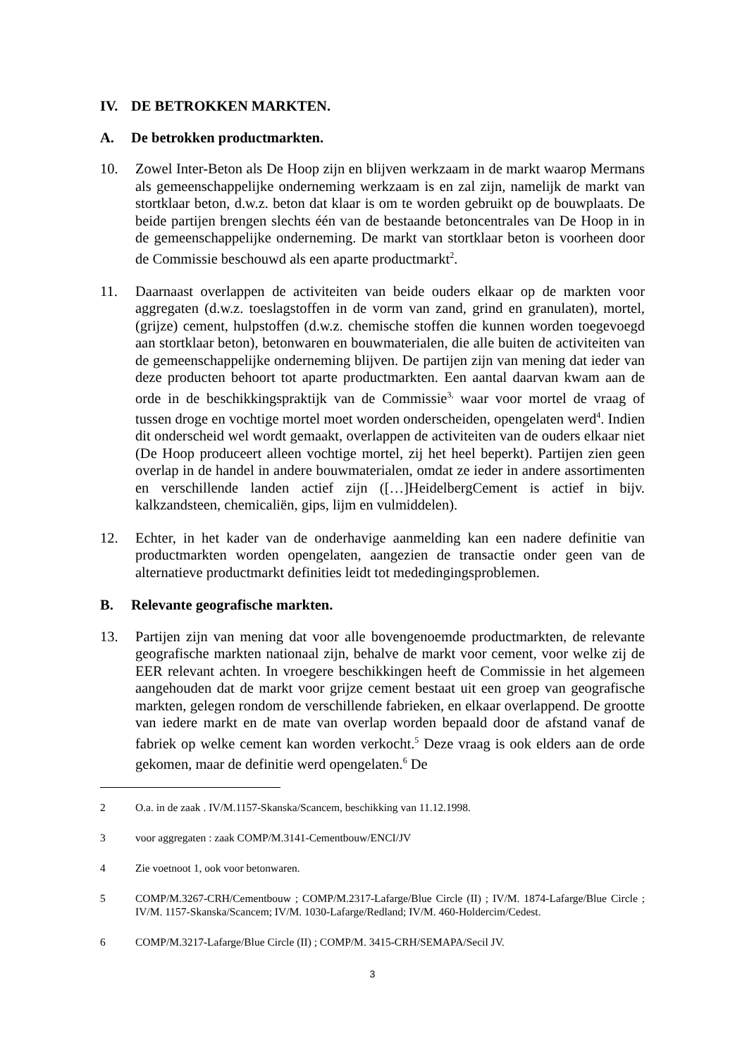IV. DE BETROKKEN MARKTEN.
A. De betrokken productmarkten.
10. Zowel Inter-Beton als De Hoop zijn en blijven werkzaam in de markt waarop Mermans als gemeenschappelijke onderneming werkzaam is en zal zijn, namelijk de markt van stortklaar beton, d.w.z. beton dat klaar is om te worden gebruikt op de bouwplaats. De beide partijen brengen slechts één van de bestaande betoncentrales van De Hoop in in de gemeenschappelijke onderneming. De markt van stortklaar beton is voorheen door de Commissie beschouwd als een aparte productmarkt<sup>2</sup>.
11. Daarnaast overlappen de activiteiten van beide ouders elkaar op de markten voor aggregaten (d.w.z. toeslagstoffen in de vorm van zand, grind en granulaten), mortel, (grijze) cement, hulpstoffen (d.w.z. chemische stoffen die kunnen worden toegevoegd aan stortklaar beton), betonwaren en bouwmaterialen, die alle buiten de activiteiten van de gemeenschappelijke onderneming blijven. De partijen zijn van mening dat ieder van deze producten behoort tot aparte productmarkten. Een aantal daarvan kwam aan de orde in de beschikkingspraktijk van de Commissie<sup>3,</sup> waar voor mortel de vraag of tussen droge en vochtige mortel moet worden onderscheiden, opengelaten werd<sup>4</sup>. Indien dit onderscheid wel wordt gemaakt, overlappen de activiteiten van de ouders elkaar niet (De Hoop produceert alleen vochtige mortel, zij het heel beperkt). Partijen zien geen overlap in de handel in andere bouwmaterialen, omdat ze ieder in andere assortimenten en verschillende landen actief zijn ([…]HeidelbergCement is actief in bijv. kalkzandsteen, chemicaliën, gips, lijm en vulmiddelen).
12. Echter, in het kader van de onderhavige aanmelding kan een nadere definitie van productmarkten worden opengelaten, aangezien de transactie onder geen van de alternatieve productmarkt definities leidt tot mededingingsproblemen.
B. Relevante geografische markten.
13. Partijen zijn van mening dat voor alle bovengenoemde productmarkten, de relevante geografische markten nationaal zijn, behalve de markt voor cement, voor welke zij de EER relevant achten. In vroegere beschikkingen heeft de Commissie in het algemeen aangehouden dat de markt voor grijze cement bestaat uit een groep van geografische markten, gelegen rondom de verschillende fabrieken, en elkaar overlappend. De grootte van iedere markt en de mate van overlap worden bepaald door de afstand vanaf de fabriek op welke cement kan worden verkocht.<sup>5</sup> Deze vraag is ook elders aan de orde gekomen, maar de definitie werd opengelaten.<sup>6</sup> De
2 O.a. in de zaak . IV/M.1157-Skanska/Scancem, beschikking van 11.12.1998.
3 voor aggregaten : zaak COMP/M.3141-Cementbouw/ENCI/JV
4 Zie voetnoot 1, ook voor betonwaren.
5 COMP/M.3267-CRH/Cementbouw ; COMP/M.2317-Lafarge/Blue Circle (II) ; IV/M. 1874-Lafarge/Blue Circle ; IV/M. 1157-Skanska/Scancem; IV/M. 1030-Lafarge/Redland; IV/M. 460-Holdercim/Cedest.
6 COMP/M.3217-Lafarge/Blue Circle (II) ; COMP/M. 3415-CRH/SEMAPA/Secil JV.
3